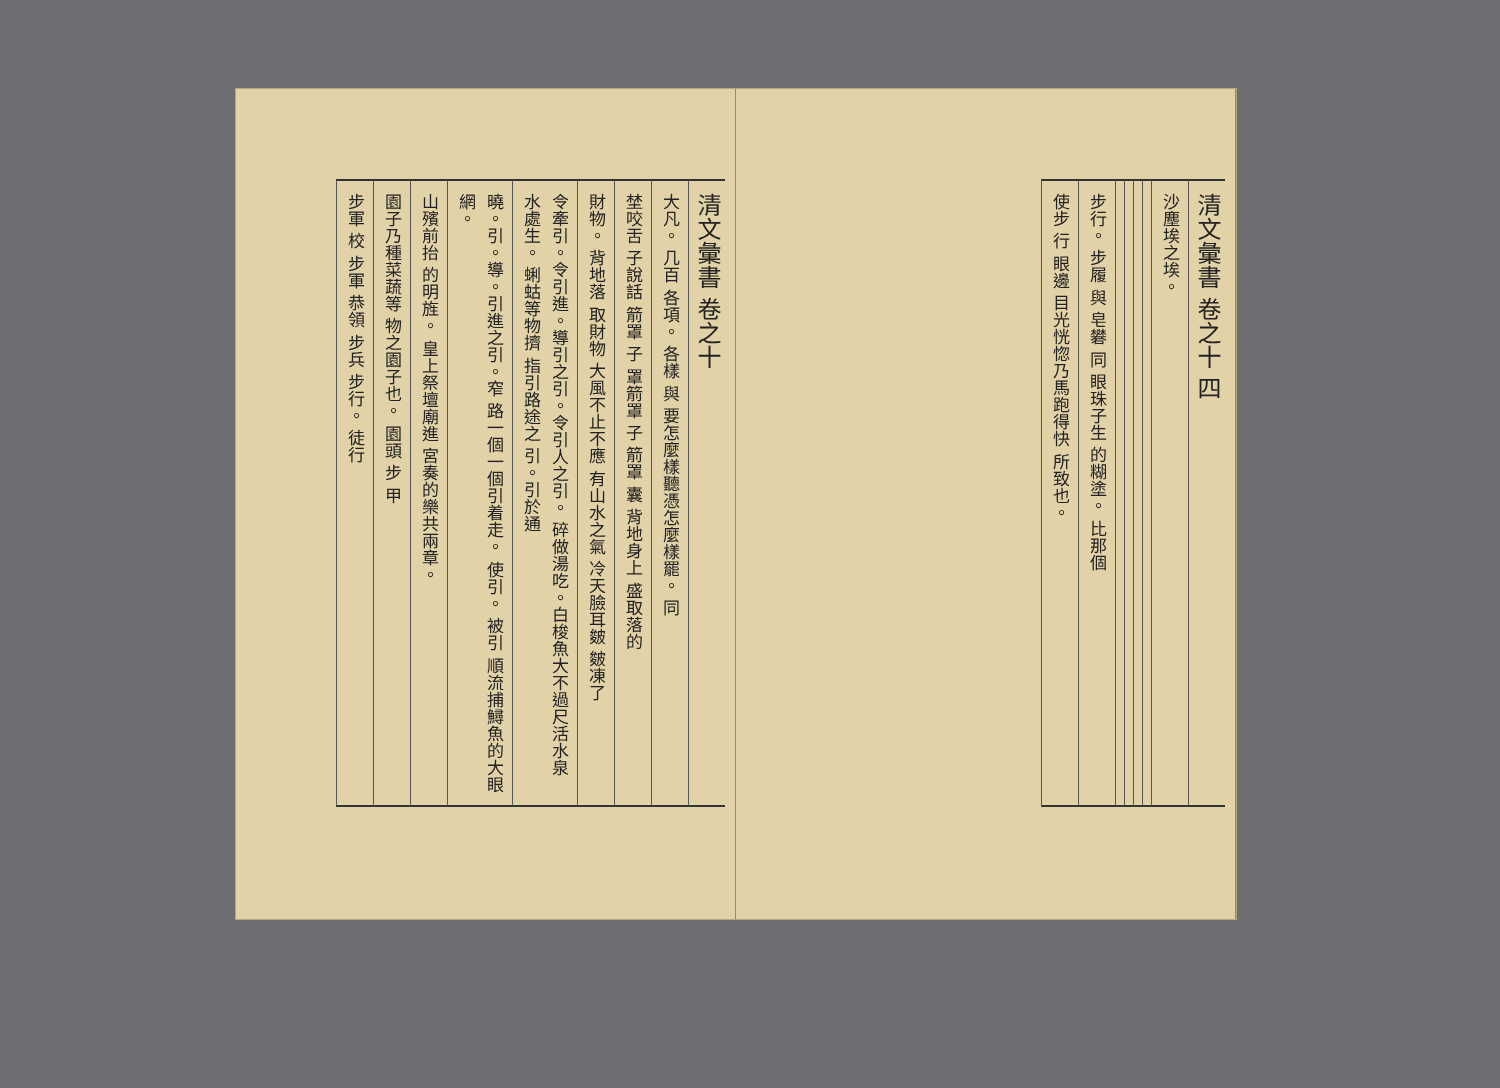清文彙書 卷之十
大凡。 几百 各項。 各樣 與 要怎麼樣聽憑怎麼樣罷。 同
埜咬舌 子說話 箭罩 子 罩箭罩 子 箭罩 囊 背地身上 盛取落的
財物。 背地落 取財物 大風不止不應 有山水之氣 冷天臉耳皴 皴凍了
令牽引。令引進。導引之引。令引人之引。 碎做湯吃。白梭魚大不過尺活水泉水處生。 蜊蛄等物擠 指引路途之 引。引於通
曉。引。導。引進之引。窄 路一個一個引着走。 使引。 被引 順流捕鱘魚的大眼網。
山殯前抬 的明旌。 皇上祭壇廟進 宮奏的樂共兩章。
園子乃種菜蔬等 物之園子也。 園頭 步 甲
步軍 校 步軍 恭領 步兵 步行。 徒行
清文彙書 卷之十 四
沙塵埃之埃。
步行。 步履 與 皂礬 同 眼珠子生 的糊塗。 比那個
使步 行 眼邊 目光恍惚乃馬跑得快 所致也。